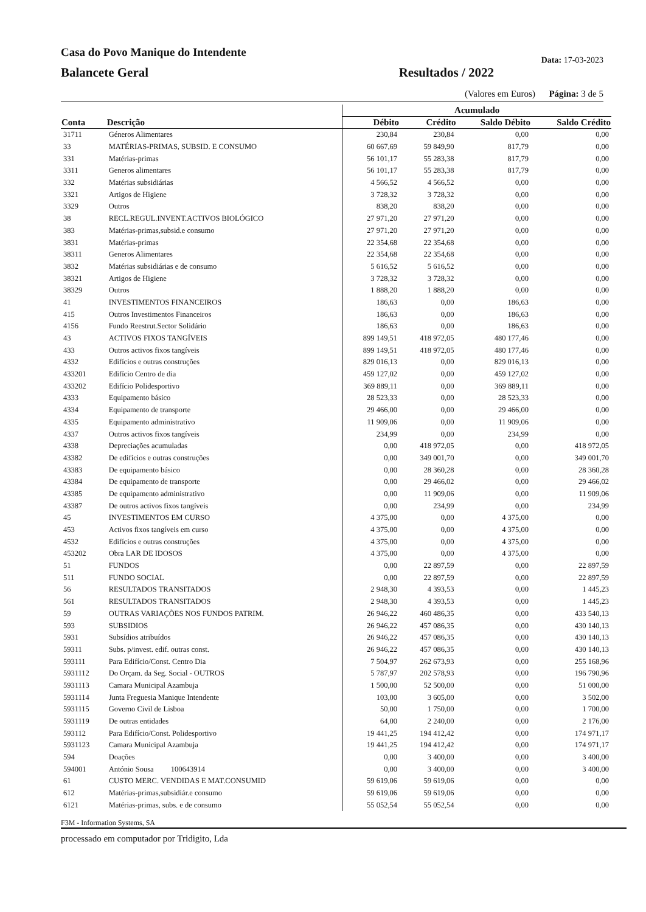Casa do Povo Manique do Intendente
Data: 17-03-2023
Balancete Geral
Resultados / 2022
(Valores em Euros) Página: 3 de 5
| | | Acumulado | | | |
| --- | --- | --- | --- | --- | --- |
| Conta | Descrição | Débito | Crédito | Saldo Débito | Saldo Crédito |
| 31711 | Géneros Alimentares | 230,84 | 230,84 | 0,00 | 0,00 |
| 33 | MATÉRIAS-PRIMAS, SUBSID. E CONSUMO | 60 667,69 | 59 849,90 | 817,79 | 0,00 |
| 331 | Matérias-primas | 56 101,17 | 55 283,38 | 817,79 | 0,00 |
| 3311 | Generos alimentares | 56 101,17 | 55 283,38 | 817,79 | 0,00 |
| 332 | Matérias subsidiárias | 4 566,52 | 4 566,52 | 0,00 | 0,00 |
| 3321 | Artigos de Higiene | 3 728,32 | 3 728,32 | 0,00 | 0,00 |
| 3329 | Outros | 838,20 | 838,20 | 0,00 | 0,00 |
| 38 | RECL.REGUL.INVENT.ACTIVOS BIOLÓGICO | 27 971,20 | 27 971,20 | 0,00 | 0,00 |
| 383 | Matérias-primas,subsid.e consumo | 27 971,20 | 27 971,20 | 0,00 | 0,00 |
| 3831 | Matérias-primas | 22 354,68 | 22 354,68 | 0,00 | 0,00 |
| 38311 | Generos Alimentares | 22 354,68 | 22 354,68 | 0,00 | 0,00 |
| 3832 | Matérias subsidiárias e de consumo | 5 616,52 | 5 616,52 | 0,00 | 0,00 |
| 38321 | Artigos de Higiene | 3 728,32 | 3 728,32 | 0,00 | 0,00 |
| 38329 | Outros | 1 888,20 | 1 888,20 | 0,00 | 0,00 |
| 41 | INVESTIMENTOS FINANCEIROS | 186,63 | 0,00 | 186,63 | 0,00 |
| 415 | Outros Investimentos Financeiros | 186,63 | 0,00 | 186,63 | 0,00 |
| 4156 | Fundo Reestrut.Sector Solidário | 186,63 | 0,00 | 186,63 | 0,00 |
| 43 | ACTIVOS FIXOS TANGÍVEIS | 899 149,51 | 418 972,05 | 480 177,46 | 0,00 |
| 433 | Outros activos fixos tangíveis | 899 149,51 | 418 972,05 | 480 177,46 | 0,00 |
| 4332 | Edifícios e outras construções | 829 016,13 | 0,00 | 829 016,13 | 0,00 |
| 433201 | Edifício Centro de dia | 459 127,02 | 0,00 | 459 127,02 | 0,00 |
| 433202 | Edifício Polidesportivo | 369 889,11 | 0,00 | 369 889,11 | 0,00 |
| 4333 | Equipamento básico | 28 523,33 | 0,00 | 28 523,33 | 0,00 |
| 4334 | Equipamento de transporte | 29 466,00 | 0,00 | 29 466,00 | 0,00 |
| 4335 | Equipamento administrativo | 11 909,06 | 0,00 | 11 909,06 | 0,00 |
| 4337 | Outros activos fixos tangíveis | 234,99 | 0,00 | 234,99 | 0,00 |
| 4338 | Depreciações acumuladas | 0,00 | 418 972,05 | 0,00 | 418 972,05 |
| 43382 | De edifícios e outras construções | 0,00 | 349 001,70 | 0,00 | 349 001,70 |
| 43383 | De equipamento básico | 0,00 | 28 360,28 | 0,00 | 28 360,28 |
| 43384 | De equipamento de transporte | 0,00 | 29 466,02 | 0,00 | 29 466,02 |
| 43385 | De equipamento administrativo | 0,00 | 11 909,06 | 0,00 | 11 909,06 |
| 43387 | De outros activos fixos tangíveis | 0,00 | 234,99 | 0,00 | 234,99 |
| 45 | INVESTIMENTOS EM CURSO | 4 375,00 | 0,00 | 4 375,00 | 0,00 |
| 453 | Activos fixos tangíveis em curso | 4 375,00 | 0,00 | 4 375,00 | 0,00 |
| 4532 | Edifícios e outras construções | 4 375,00 | 0,00 | 4 375,00 | 0,00 |
| 453202 | Obra LAR DE IDOSOS | 4 375,00 | 0,00 | 4 375,00 | 0,00 |
| 51 | FUNDOS | 0,00 | 22 897,59 | 0,00 | 22 897,59 |
| 511 | FUNDO SOCIAL | 0,00 | 22 897,59 | 0,00 | 22 897,59 |
| 56 | RESULTADOS TRANSITADOS | 2 948,30 | 4 393,53 | 0,00 | 1 445,23 |
| 561 | RESULTADOS TRANSITADOS | 2 948,30 | 4 393,53 | 0,00 | 1 445,23 |
| 59 | OUTRAS VARIAÇÕES NOS FUNDOS PATRIM. | 26 946,22 | 460 486,35 | 0,00 | 433 540,13 |
| 593 | SUBSIDIOS | 26 946,22 | 457 086,35 | 0,00 | 430 140,13 |
| 5931 | Subsídios atribuídos | 26 946,22 | 457 086,35 | 0,00 | 430 140,13 |
| 59311 | Subs. p/invest. edif. outras const. | 26 946,22 | 457 086,35 | 0,00 | 430 140,13 |
| 593111 | Para Edifício/Const. Centro Dia | 7 504,97 | 262 673,93 | 0,00 | 255 168,96 |
| 5931112 | Do Orçam. da Seg. Social - OUTROS | 5 787,97 | 202 578,93 | 0,00 | 196 790,96 |
| 5931113 | Camara Municipal Azambuja | 1 500,00 | 52 500,00 | 0,00 | 51 000,00 |
| 5931114 | Junta Freguesia Manique Intendente | 103,00 | 3 605,00 | 0,00 | 3 502,00 |
| 5931115 | Governo Civil de Lisboa | 50,00 | 1 750,00 | 0,00 | 1 700,00 |
| 5931119 | De outras entidades | 64,00 | 2 240,00 | 0,00 | 2 176,00 |
| 593112 | Para Edifício/Const. Polidesportivo | 19 441,25 | 194 412,42 | 0,00 | 174 971,17 |
| 5931123 | Camara Municipal Azambuja | 19 441,25 | 194 412,42 | 0,00 | 174 971,17 |
| 594 | Doações | 0,00 | 3 400,00 | 0,00 | 3 400,00 |
| 594001 | António Sousa 100643914 | 0,00 | 3 400,00 | 0,00 | 3 400,00 |
| 61 | CUSTO MERC. VENDIDAS E MAT.CONSUMID | 59 619,06 | 59 619,06 | 0,00 | 0,00 |
| 612 | Matérias-primas,subsidiár.e consumo | 59 619,06 | 59 619,06 | 0,00 | 0,00 |
| 6121 | Matérias-primas, subs. e de consumo | 55 052,54 | 55 052,54 | 0,00 | 0,00 |
F3M - Information Systems, SA
processado em computador por Tridigito, Lda